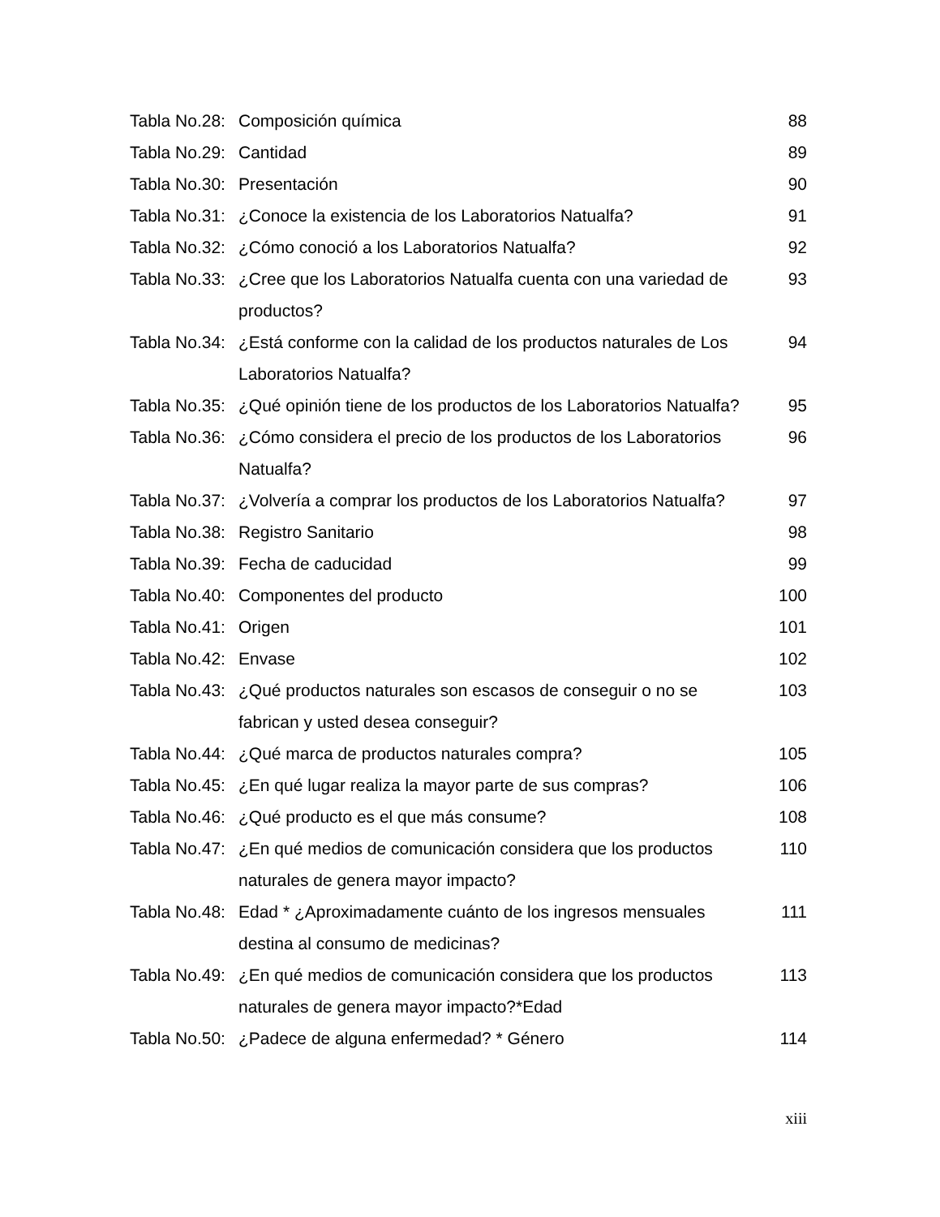| Tabla No.28: | Composición química | 88 |
| Tabla No.29: | Cantidad | 89 |
| Tabla No.30: | Presentación | 90 |
| Tabla No.31: | ¿Conoce la existencia de los Laboratorios Natualfa? | 91 |
| Tabla No.32: | ¿Cómo conoció a los Laboratorios Natualfa? | 92 |
| Tabla No.33: | ¿Cree que los Laboratorios Natualfa cuenta con una variedad de productos? | 93 |
| Tabla No.34: | ¿Está conforme con la calidad de los productos naturales de Los Laboratorios Natualfa? | 94 |
| Tabla No.35: | ¿Qué opinión tiene de los productos de los Laboratorios Natualfa? | 95 |
| Tabla No.36: | ¿Cómo considera el precio de los productos de los Laboratorios Natualfa? | 96 |
| Tabla No.37: | ¿Volvería a comprar los productos de los Laboratorios Natualfa? | 97 |
| Tabla No.38: | Registro Sanitario | 98 |
| Tabla No.39: | Fecha de caducidad | 99 |
| Tabla No.40: | Componentes del producto | 100 |
| Tabla No.41: | Origen | 101 |
| Tabla No.42: | Envase | 102 |
| Tabla No.43: | ¿Qué productos naturales son escasos de conseguir o no se fabrican y usted desea conseguir? | 103 |
| Tabla No.44: | ¿Qué marca de productos naturales compra? | 105 |
| Tabla No.45: | ¿En qué lugar realiza la mayor parte de sus compras? | 106 |
| Tabla No.46: | ¿Qué producto es el que más consume? | 108 |
| Tabla No.47: | ¿En qué medios de comunicación considera que los productos naturales de genera mayor impacto? | 110 |
| Tabla No.48: | Edad * ¿Aproximadamente cuánto de los ingresos mensuales destina al consumo de medicinas? | 111 |
| Tabla No.49: | ¿En qué medios de comunicación considera que los productos naturales de genera mayor impacto?*Edad | 113 |
| Tabla No.50: | ¿Padece de alguna enfermedad? * Género | 114 |
xiii